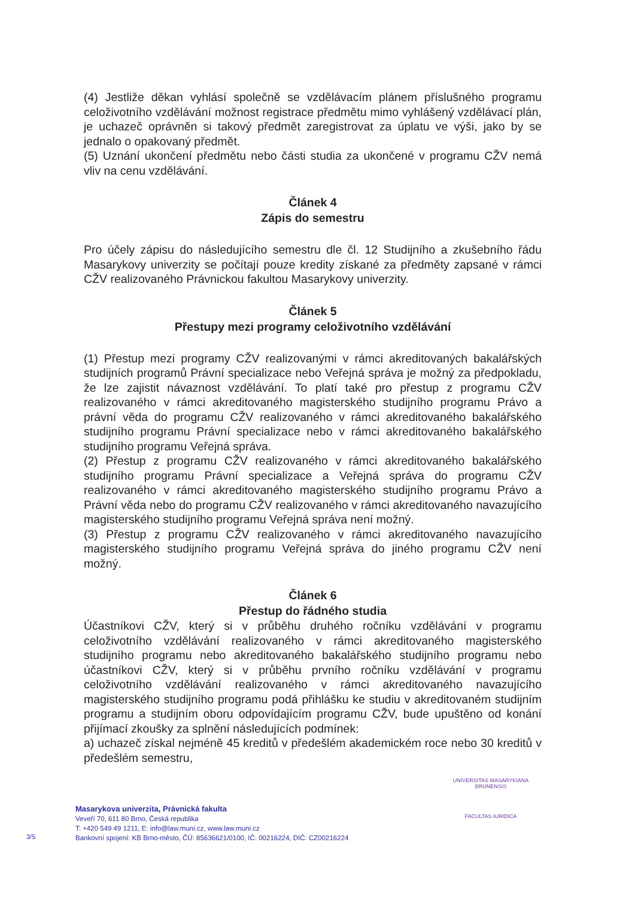(4) Jestliže děkan vyhlásí společně se vzdělávacím plánem příslušného programu celoživotního vzdělávání možnost registrace předmětu mimo vyhlášený vzdělávací plán, je uchazeč oprávněn si takový předmět zaregistrovat za úplatu ve výši, jako by se jednalo o opakovaný předmět.
(5) Uznání ukončení předmětu nebo části studia za ukončené v programu CŽV nemá vliv na cenu vzdělávání.
Článek 4
Zápis do semestru
Pro účely zápisu do následujícího semestru dle čl. 12 Studijního a zkušebního řádu Masarykovy univerzity se počítají pouze kredity získané za předměty zapsané v rámci CŽV realizovaného Právnickou fakultou Masarykovy univerzity.
Článek 5
Přestupy mezi programy celoživotního vzdělávání
(1) Přestup mezi programy CŽV realizovanými v rámci akreditovaných bakalářských studijních programů Právní specializace nebo Veřejná správa je možný za předpokladu, že lze zajistit návaznost vzdělávání. To platí také pro přestup z programu CŽV realizovaného v rámci akreditovaného magisterského studijního programu Právo a právní věda do programu CŽV realizovaného v rámci akreditovaného bakalářského studijního programu Právní specializace nebo v rámci akreditovaného bakalářského studijního programu Veřejná správa.
(2) Přestup z programu CŽV realizovaného v rámci akreditovaného bakalářského studijního programu Právní specializace a Veřejná správa do programu CŽV realizovaného v rámci akreditovaného magisterského studijního programu Právo a Právní věda nebo do programu CŽV realizovaného v rámci akreditovaného navazujícího magisterského studijního programu Veřejná správa není možný.
(3) Přestup z programu CŽV realizovaného v rámci akreditovaného navazujícího magisterského studijního programu Veřejná správa do jiného programu CŽV není možný.
Článek 6
Přestup do řádného studia
Účastníkovi CŽV, který si v průběhu druhého ročníku vzdělávání v programu celoživotního vzdělávání realizovaného v rámci akreditovaného magisterského studijního programu nebo akreditovaného bakalářského studijního programu nebo účastníkovi CŽV, který si v průběhu prvního ročníku vzdělávání v programu celoživotního vzdělávání realizovaného v rámci akreditovaného navazujícího magisterského studijního programu podá přihlášku ke studiu v akreditovaném studijním programu a studijním oboru odpovídajícím programu CŽV, bude upuštěno od konání přijímací zkoušky za splnění následujících podmínek:
a) uchazeč získal nejméně 45 kreditů v předešlém akademickém roce nebo 30 kreditů v předešlém semestru,
Masarykova univerzita, Právnická fakulta
Veveří 70, 611 80 Brno, Česká republika
T: +420 549 49 1211, E: info@law.muni.cz, www.law.muni.cz
Bankovní spojení: KB Brno-město, ČÚ: 85636621/0100, IČ: 00216224, DIČ: CZ00216224
3/5
UNIVERSITAS MASARYKIANA BRUNENSIS
FACULTAS IURIDICA